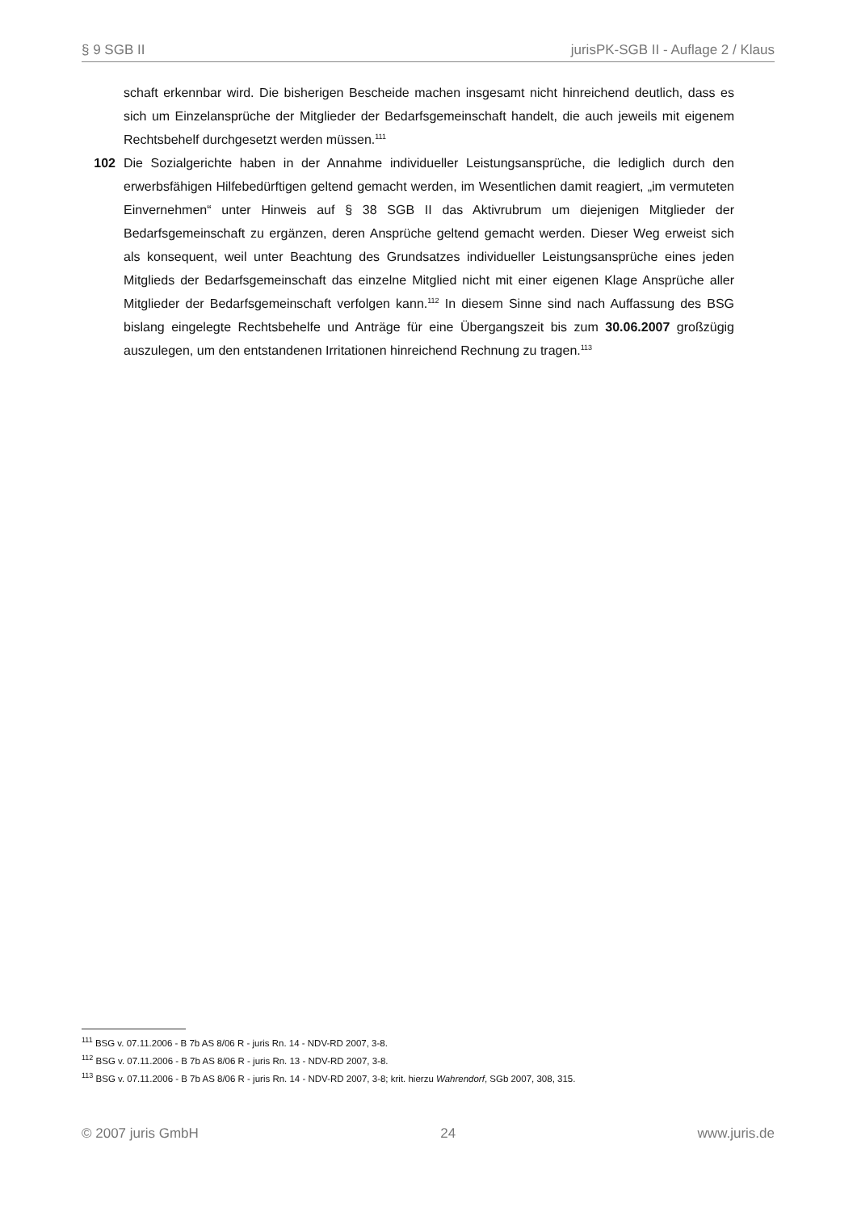§ 9 SGB II jurisPK-SGB II - Auflage 2 / Klaus
schaft erkennbar wird. Die bisherigen Bescheide machen insgesamt nicht hinreichend deutlich, dass es sich um Einzelansprüche der Mitglieder der Bedarfsgemeinschaft handelt, die auch jeweils mit eigenem Rechtsbehelf durchgesetzt werden müssen.<sup>111</sup>
102 Die Sozialgerichte haben in der Annahme individueller Leistungsansprüche, die lediglich durch den erwerbsfähigen Hilfebedürftigen geltend gemacht werden, im Wesentlichen damit reagiert, „im vermuteten Einvernehmen“ unter Hinweis auf § 38 SGB II das Aktivrubrum um diejenigen Mitglieder der Bedarfsgemeinschaft zu ergänzen, deren Ansprüche geltend gemacht werden. Dieser Weg erweist sich als konsequent, weil unter Beachtung des Grundsatzes individueller Leistungsansprüche eines jeden Mitglieds der Bedarfsgemeinschaft das einzelne Mitglied nicht mit einer eigenen Klage Ansprüche aller Mitglieder der Bedarfsgemeinschaft verfolgen kann.<sup>112</sup> In diesem Sinne sind nach Auffassung des BSG bislang eingelegte Rechtsbehelfe und Anträge für eine Übergangszeit bis zum 30.06.2007 großzügig auszulegen, um den entstandenen Irritationen hinreichend Rechnung zu tragen.<sup>113</sup>
<sup>111</sup> BSG v. 07.11.2006 - B 7b AS 8/06 R - juris Rn. 14 - NDV-RD 2007, 3-8.
<sup>112</sup> BSG v. 07.11.2006 - B 7b AS 8/06 R - juris Rn. 13 - NDV-RD 2007, 3-8.
<sup>113</sup> BSG v. 07.11.2006 - B 7b AS 8/06 R - juris Rn. 14 - NDV-RD 2007, 3-8; krit. hierzu Wahrendorf, SGb 2007, 308, 315.
© 2007 juris GmbH 24 www.juris.de